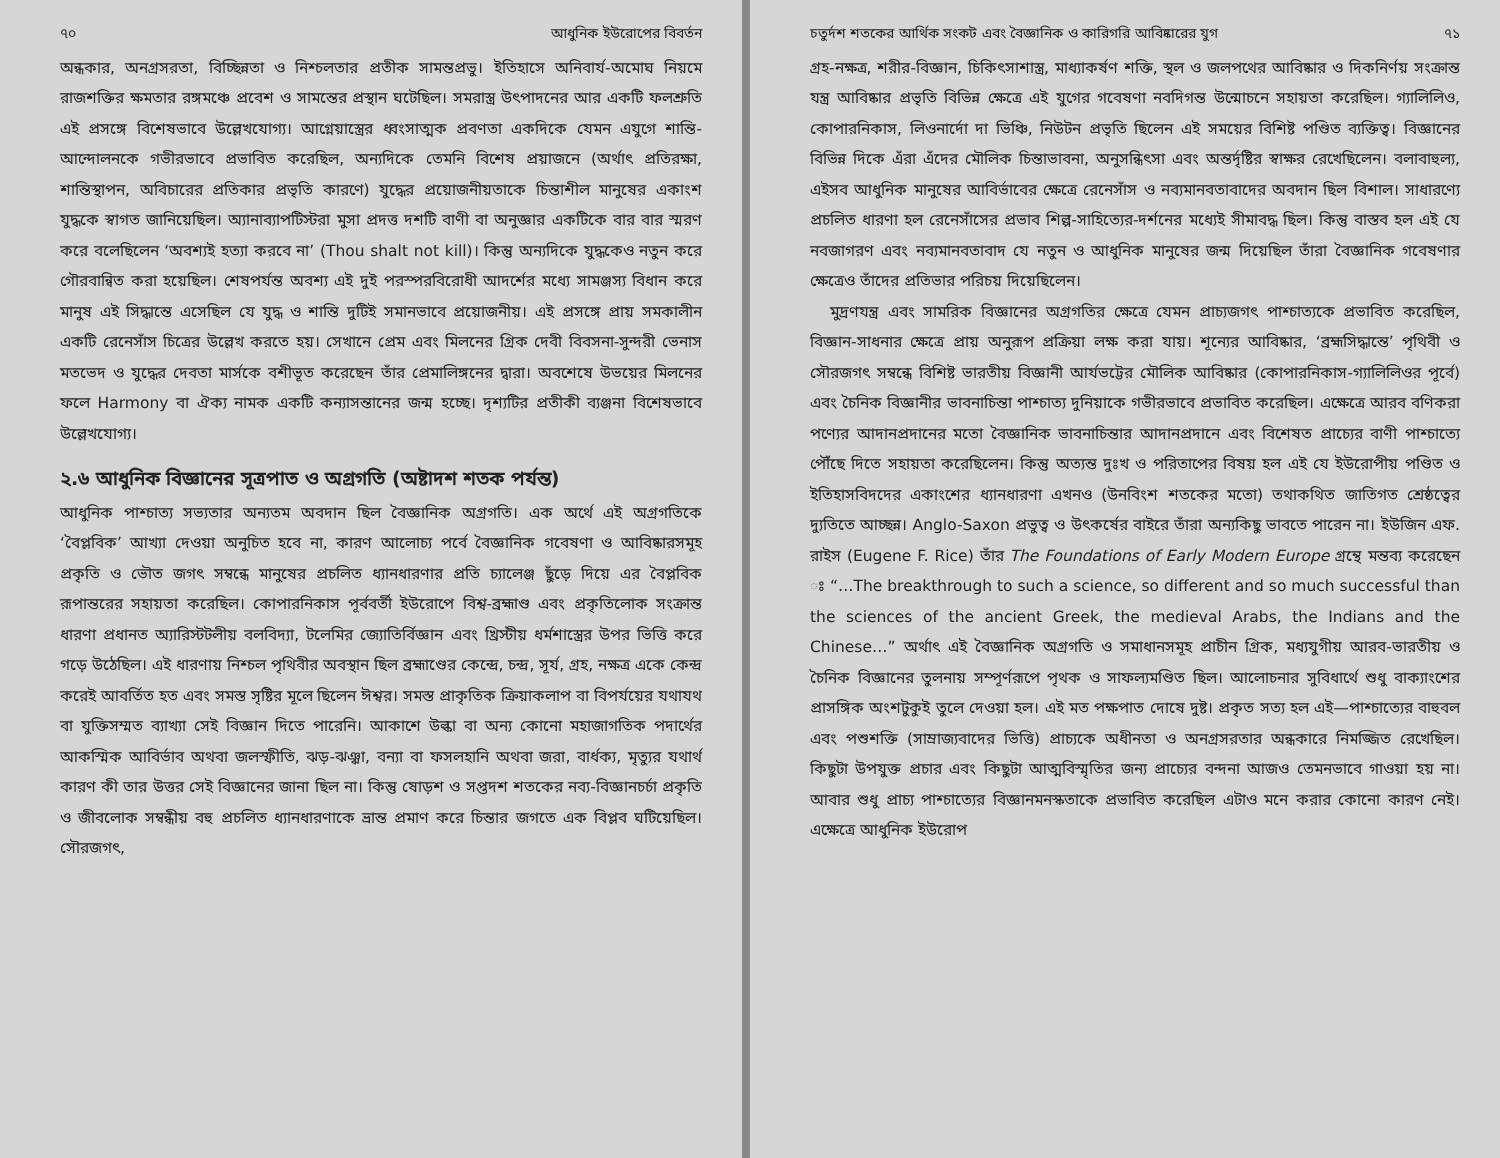৭০ আধুনিক ইউরোপের বিবর্তন
অন্ধকার, অনগ্রসরতা, বিচ্ছিন্নতা ও নিশ্চলতার প্রতীক সামন্তপ্রভু। ইতিহাসে অনিবার্য-অমোঘ নিয়মে রাজশক্তির ক্ষমতার রঙ্গমঞ্চে প্রবেশ ও সামন্তের প্রস্থান ঘটেছিল। সমরাস্ত্র উৎপাদনের আর একটি ফলশ্রুতি এই প্রসঙ্গে বিশেষভাবে উল্লেখযোগ্য। আগ্নেয়াস্ত্রের ধ্বংসাত্মক প্রবণতা একদিকে যেমন এযুগে শান্তি-আন্দোলনকে গভীরভাবে প্রভাবিত করেছিল, অন্যদিকে তেমনি বিশেষ প্রয়াজনে (অর্থাৎ প্রতিরক্ষা, শান্তিস্থাপন, অবিচারের প্রতিকার প্রভৃতি কারণে) যুদ্ধের প্রয়োজনীয়তাকে চিন্তাশীল মানুষের একাংশ যুদ্ধকে স্বাগত জানিয়েছিল। অ্যানাব্যাপটিস্টরা মুসা প্রদত্ত দশটি বাণী বা অনুজ্ঞার একটিকে বার বার স্মরণ করে বলেছিলেন ‘অবশ্যই হত্যা করবে না’ (Thou shalt not kill)। কিন্তু অন্যদিকে যুদ্ধকেও নতুন করে গৌরবান্বিত করা হয়েছিল। শেষপর্যন্ত অবশ্য এই দুই পরস্পরবিরোধী আদর্শের মধ্যে সামঞ্জস্য বিধান করে মানুষ এই সিদ্ধান্তে এসেছিল যে যুদ্ধ ও শান্তি দুটিই সমানভাবে প্রয়োজনীয়। এই প্রসঙ্গে প্রায় সমকালীন একটি রেনেসাঁস চিত্রের উল্লেখ করতে হয়। সেখানে প্রেম এবং মিলনের গ্রিক দেবী বিবসনা-সুন্দরী ভেনাস মতভেদ ও যুদ্ধের দেবতা মার্সকে বশীভূত করেছেন তাঁর প্রেমালিঙ্গনের দ্বারা। অবশেষে উভয়ের মিলনের ফলে Harmony বা ঐক্য নামক একটি কন্যাসন্তানের জন্ম হচ্ছে। দৃশ্যটির প্রতীকী ব্যঞ্জনা বিশেষভাবে উল্লেখযোগ্য।
২.৬ আধুনিক বিজ্ঞানের সূত্রপাত ও অগ্রগতি (অষ্টাদশ শতক পর্যন্ত)
আধুনিক পাশ্চাত্য সভ্যতার অন্যতম অবদান ছিল বৈজ্ঞানিক অগ্রগতি। এক অর্থে এই অগ্রগতিকে ‘বৈপ্লবিক’ আখ্যা দেওয়া অনুচিত হবে না, কারণ আলোচ্য পর্বে বৈজ্ঞানিক গবেষণা ও আবিষ্কারসমূহ প্রকৃতি ও ভৌত জগৎ সম্বন্ধে মানুষের প্রচলিত ধ্যানধারণার প্রতি চ্যালেঞ্জ ছুঁড়ে দিয়ে এর বৈপ্লবিক রূপান্তরের সহায়তা করেছিল। কোপারনিকাস পূর্ববর্তী ইউরোপে বিশ্ব-ব্রহ্মাণ্ড এবং প্রকৃতিলোক সংক্রান্ত ধারণা প্রধানত অ্যারিস্টটলীয় বলবিদ্যা, টলেমির জ্যোতির্বিজ্ঞান এবং খ্রিস্টীয় ধর্মশাস্ত্রের উপর ভিত্তি করে গড়ে উঠেছিল। এই ধারণায় নিশ্চল পৃথিবীর অবস্থান ছিল ব্রহ্মাণ্ডের কেন্দ্রে, চন্দ্র, সূর্য, গ্রহ, নক্ষত্র একে কেন্দ্র করেই আবর্তিত হত এবং সমস্ত সৃষ্টির মূলে ছিলেন ঈশ্বর। সমস্ত প্রাকৃতিক ক্রিয়াকলাপ বা বিপর্যয়ের যথাযথ বা যুক্তিসম্মত ব্যাখ্যা সেই বিজ্ঞান দিতে পারেনি। আকাশে উল্কা বা অন্য কোনো মহাজাগতিক পদার্থের আকস্মিক আবির্ভাব অথবা জলস্ফীতি, ঝড়-ঝঞ্ঝা, বন্যা বা ফসলহানি অথবা জরা, বার্ধক্য, মৃত্যুর যথার্থ কারণ কী তার উত্তর সেই বিজ্ঞানের জানা ছিল না। কিন্তু ষোড়শ ও সপ্তদশ শতকের নব্য-বিজ্ঞানচর্চা প্রকৃতি ও জীবলোক সম্বন্ধীয় বহু প্রচলিত ধ্যানধারণাকে ভ্রান্ত প্রমাণ করে চিন্তার জগতে এক বিপ্লব ঘটিয়েছিল। সৌরজগৎ,
চতুর্দশ শতকের আর্থিক সংকট এবং বৈজ্ঞানিক ও কারিগরি আবিষ্কারের যুগ ৭১
গ্রহ-নক্ষত্র, শরীর-বিজ্ঞান, চিকিৎসাশাস্ত্র, মাধ্যাকর্ষণ শক্তি, স্থল ও জলপথের আবিষ্কার ও দিকনির্ণয় সংক্রান্ত যন্ত্র আবিষ্কার প্রভৃতি বিভিন্ন ক্ষেত্রে এই যুগের গবেষণা নবদিগন্ত উন্মোচনে সহায়তা করেছিল। গ্যালিলিও, কোপারনিকাস, লিওনার্দো দা ভিঞ্চি, নিউটন প্রভৃতি ছিলেন এই সময়ের বিশিষ্ট পণ্ডিত ব্যক্তিত্ব। বিজ্ঞানের বিভিন্ন দিকে এঁরা এঁদের মৌলিক চিন্তাভাবনা, অনুসন্ধিৎসা এবং অন্তর্দৃষ্টির স্বাক্ষর রেখেছিলেন। বলাবাহুল্য, এইসব আধুনিক মানুষের আবির্ভাবের ক্ষেত্রে রেনেসাঁস ও নব্যমানবতাবাদের অবদান ছিল বিশাল। সাধারণ্যে প্রচলিত ধারণা হল রেনেসাঁসের প্রভাব শিল্প-সাহিত্যের-দর্শনের মধ্যেই সীমাবদ্ধ ছিল। কিন্তু বাস্তব হল এই যে নবজাগরণ এবং নব্যমানবতাবাদ যে নতুন ও আধুনিক মানুষের জন্ম দিয়েছিল তাঁরা বৈজ্ঞানিক গবেষণার ক্ষেত্রেও তাঁদের প্রতিভার পরিচয় দিয়েছিলেন।
মুদ্রণযন্ত্র এবং সামরিক বিজ্ঞানের অগ্রগতির ক্ষেত্রে যেমন প্রাচ্যজগৎ পাশ্চাত্যকে প্রভাবিত করেছিল, বিজ্ঞান-সাধনার ক্ষেত্রে প্রায় অনুরূপ প্রক্রিয়া লক্ষ করা যায়। শূন্যের আবিষ্কার, ‘ব্রহ্মসিদ্ধান্তে’ পৃথিবী ও সৌরজগৎ সম্বন্ধে বিশিষ্ট ভারতীয় বিজ্ঞানী আর্যভট্টের মৌলিক আবিষ্কার (কোপারনিকাস-গ্যালিলিওর পূর্বে) এবং চৈনিক বিজ্ঞানীর ভাবনাচিন্তা পাশ্চাত্য দুনিয়াকে গভীরভাবে প্রভাবিত করেছিল। এক্ষেত্রে আরব বণিকরা পণ্যের আদানপ্রদানের মতো বৈজ্ঞানিক ভাবনাচিন্তার আদানপ্রদানে এবং বিশেষত প্রাচ্যের বাণী পাশ্চাত্যে পৌঁছে দিতে সহায়তা করেছিলেন। কিন্তু অত্যন্ত দুঃখ ও পরিতাপের বিষয় হল এই যে ইউরোপীয় পণ্ডিত ও ইতিহাসবিদদের একাংশের ধ্যানধারণা এখনও (উনবিংশ শতকের মতো) তথাকথিত জাতিগত শ্রেষ্ঠত্বের দ্যুতিতে আচ্ছন্ন। Anglo-Saxon প্রভুত্ব ও উৎকর্ষের বাইরে তাঁরা অন্যকিছু ভাবতে পারেন না। ইউজিন এফ. রাইস (Eugene F. Rice) তাঁর The Foundations of Early Modern Europe গ্রন্থে মন্তব্য করেছেন ঃ “…The breakthrough to such a science, so different and so much successful than the sciences of the ancient Greek, the medieval Arabs, the Indians and the Chinese…” অর্থাৎ এই বৈজ্ঞানিক অগ্রগতি ও সমাধানসমূহ প্রাচীন গ্রিক, মধ্যযুগীয় আরব-ভারতীয় ও চৈনিক বিজ্ঞানের তুলনায় সম্পূর্ণরূপে পৃথক ও সাফল্যমণ্ডিত ছিল। আলোচনার সুবিধার্থে শুধু বাক্যাংশের প্রাসঙ্গিক অংশটুকুই তুলে দেওয়া হল। এই মত পক্ষপাত দোষে দুষ্ট। প্রকৃত সত্য হল এই—পাশ্চাত্যের বাহুবল এবং পশুশক্তি (সাম্রাজ্যবাদের ভিত্তি) প্রাচ্যকে অধীনতা ও অনগ্রসরতার অন্ধকারে নিমজ্জিত রেখেছিল। কিছুটা উপযুক্ত প্রচার এবং কিছুটা আত্মবিস্মৃতির জন্য প্রাচ্যের বন্দনা আজও তেমনভাবে গাওয়া হয় না। আবার শুধু প্রাচ্য পাশ্চাত্যের বিজ্ঞানমনস্কতাকে প্রভাবিত করেছিল এটাও মনে করার কোনো কারণ নেই। এক্ষেত্রে আধুনিক ইউরোপ